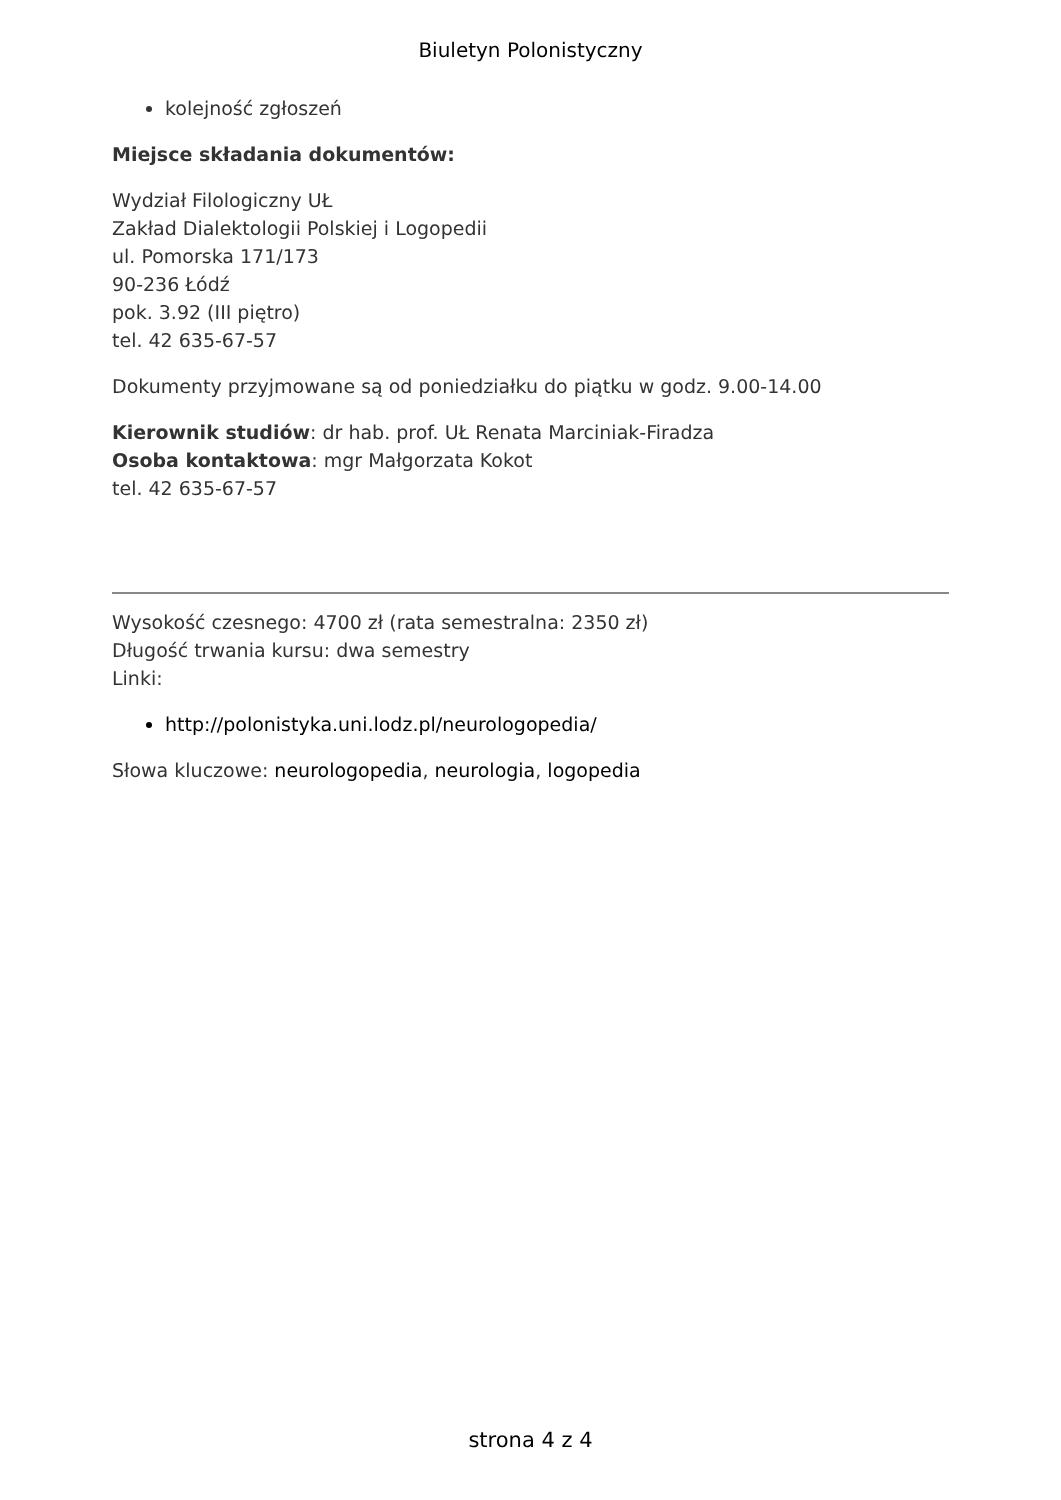Biuletyn Polonistyczny
kolejność zgłoszeń
Miejsce składania dokumentów:
Wydział Filologiczny UŁ
Zakład Dialektologii Polskiej i Logopedii
ul. Pomorska 171/173
90-236 Łódź
pok. 3.92 (III piętro)
tel. 42 635-67-57
Dokumenty przyjmowane są od poniedziałku do piątku w godz. 9.00-14.00
Kierownik studiów: dr hab. prof. UŁ Renata Marciniak-Firadza
Osoba kontaktowa: mgr Małgorzata Kokot
tel. 42 635-67-57
Wysokość czesnego: 4700 zł (rata semestralna: 2350 zł)
Długość trwania kursu: dwa semestry
Linki:
http://polonistyka.uni.lodz.pl/neurologopedia/
Słowa kluczowe: neurologopedia, neurologia, logopedia
strona 4 z 4